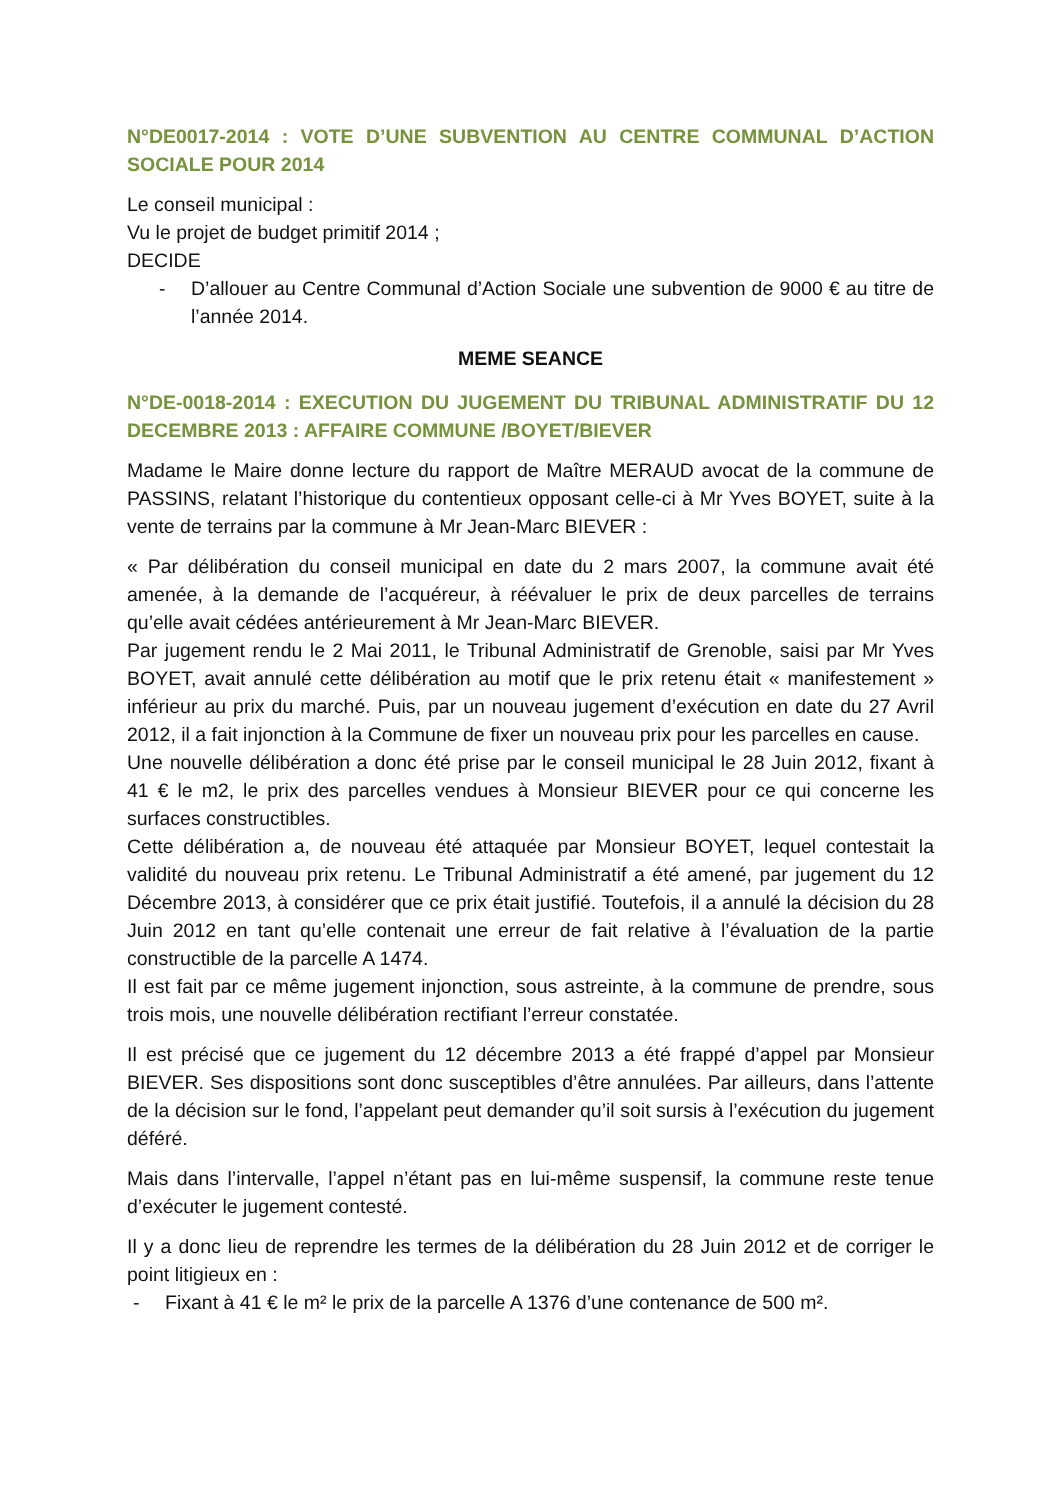N°DE0017-2014 : VOTE D’UNE SUBVENTION AU CENTRE COMMUNAL D’ACTION SOCIALE POUR 2014
Le conseil municipal :
Vu le projet de budget primitif 2014 ;
DECIDE
- D’allouer au Centre Communal d’Action Sociale une subvention de 9000 € au titre de l’année 2014.
MEME SEANCE
N°DE-0018-2014 : EXECUTION DU JUGEMENT DU TRIBUNAL ADMINISTRATIF DU 12 DECEMBRE 2013 : AFFAIRE COMMUNE /BOYET/BIEVER
Madame le Maire donne lecture du rapport de Maître MERAUD avocat de la commune de PASSINS, relatant l’historique du contentieux opposant celle-ci à Mr Yves BOYET, suite à la vente de terrains par la commune à Mr Jean-Marc BIEVER :
« Par délibération du conseil municipal en date du 2 mars 2007, la commune avait été amenée, à la demande de l’acquéreur, à réévaluer le prix de deux parcelles de terrains qu’elle avait cédées antérieurement à Mr Jean-Marc BIEVER.
Par jugement rendu le 2 Mai 2011, le Tribunal Administratif de Grenoble, saisi par Mr Yves BOYET, avait annulé cette délibération au motif que le prix retenu était « manifestement » inférieur au prix du marché. Puis, par un nouveau jugement d’exécution en date du 27 Avril 2012, il a fait injonction à la Commune de fixer un nouveau prix pour les parcelles en cause.
Une nouvelle délibération a donc été prise par le conseil municipal le 28 Juin 2012, fixant à 41 € le m2, le prix des parcelles vendues à Monsieur BIEVER pour ce qui concerne les surfaces constructibles.
Cette délibération a, de nouveau été attaquée par Monsieur BOYET, lequel contestait la validité du nouveau prix retenu. Le Tribunal Administratif a été amené, par jugement du 12 Décembre 2013, à considérer que ce prix était justifié. Toutefois, il a annulé la décision du 28 Juin 2012 en tant qu’elle contenait une erreur de fait relative à l’évaluation de la partie constructible de la parcelle A 1474.
Il est fait par ce même jugement injonction, sous astreinte, à la commune de prendre, sous trois mois, une nouvelle délibération rectifiant l’erreur constatée.
Il est précisé que ce jugement du 12 décembre 2013 a été frappé d’appel par Monsieur BIEVER. Ses dispositions sont donc susceptibles d’être annulées. Par ailleurs, dans l’attente de la décision sur le fond, l’appelant peut demander qu’il soit sursis à l’exécution du jugement déféré.
Mais dans l’intervalle, l’appel n’étant pas en lui-même suspensif, la commune reste tenue d’exécuter le jugement contesté.
Il y a donc lieu de reprendre les termes de la délibération du 28 Juin 2012 et de corriger le point litigieux en :
- Fixant à 41 € le m² le prix de la parcelle A 1376 d’une contenance de 500 m².